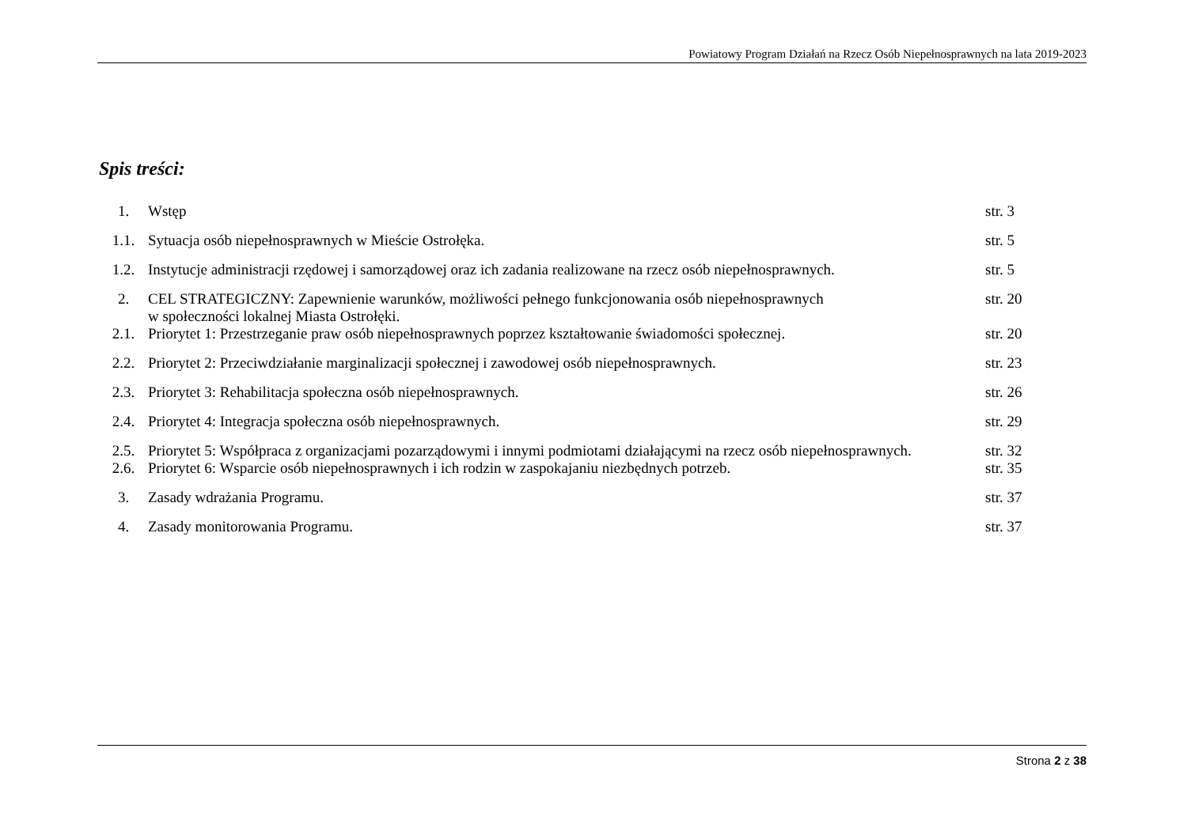Powiatowy Program Działań na Rzecz Osób Niepełnosprawnych na lata 2019-2023
Spis treści:
| 1. | Wstęp | str. 3 |
| 1.1. | Sytuacja osób niepełnosprawnych w Mieście Ostrołęka. | str. 5 |
| 1.2. | Instytucje administracji rzędowej i samorządowej oraz ich zadania realizowane na rzecz osób niepełnosprawnych. | str. 5 |
| 2. | CEL STRATEGICZNY: Zapewnienie warunków, możliwości pełnego funkcjonowania osób niepełnosprawnych w społeczności lokalnej Miasta Ostrołęki. | str. 20 |
| 2.1. | Priorytet 1: Przestrzeganie praw osób niepełnosprawnych poprzez kształtowanie świadomości społecznej. | str. 20 |
| 2.2. | Priorytet 2: Przeciwdziałanie marginalizacji społecznej i zawodowej osób niepełnosprawnych. | str. 23 |
| 2.3. | Priorytet 3: Rehabilitacja społeczna osób niepełnosprawnych. | str. 26 |
| 2.4. | Priorytet 4: Integracja społeczna osób niepełnosprawnych. | str. 29 |
| 2.5. | Priorytet 5: Współpraca z organizacjami pozarządowymi i innymi podmiotami działającymi na rzecz osób niepełnosprawnych. | str. 32 |
| 2.6. | Priorytet 6: Wsparcie osób niepełnosprawnych i ich rodzin w zaspokajaniu niezbędnych potrzeb. | str. 35 |
| 3. | Zasady wdrażania Programu. | str. 37 |
| 4. | Zasady monitorowania Programu. | str. 37 |
Strona 2 z 38